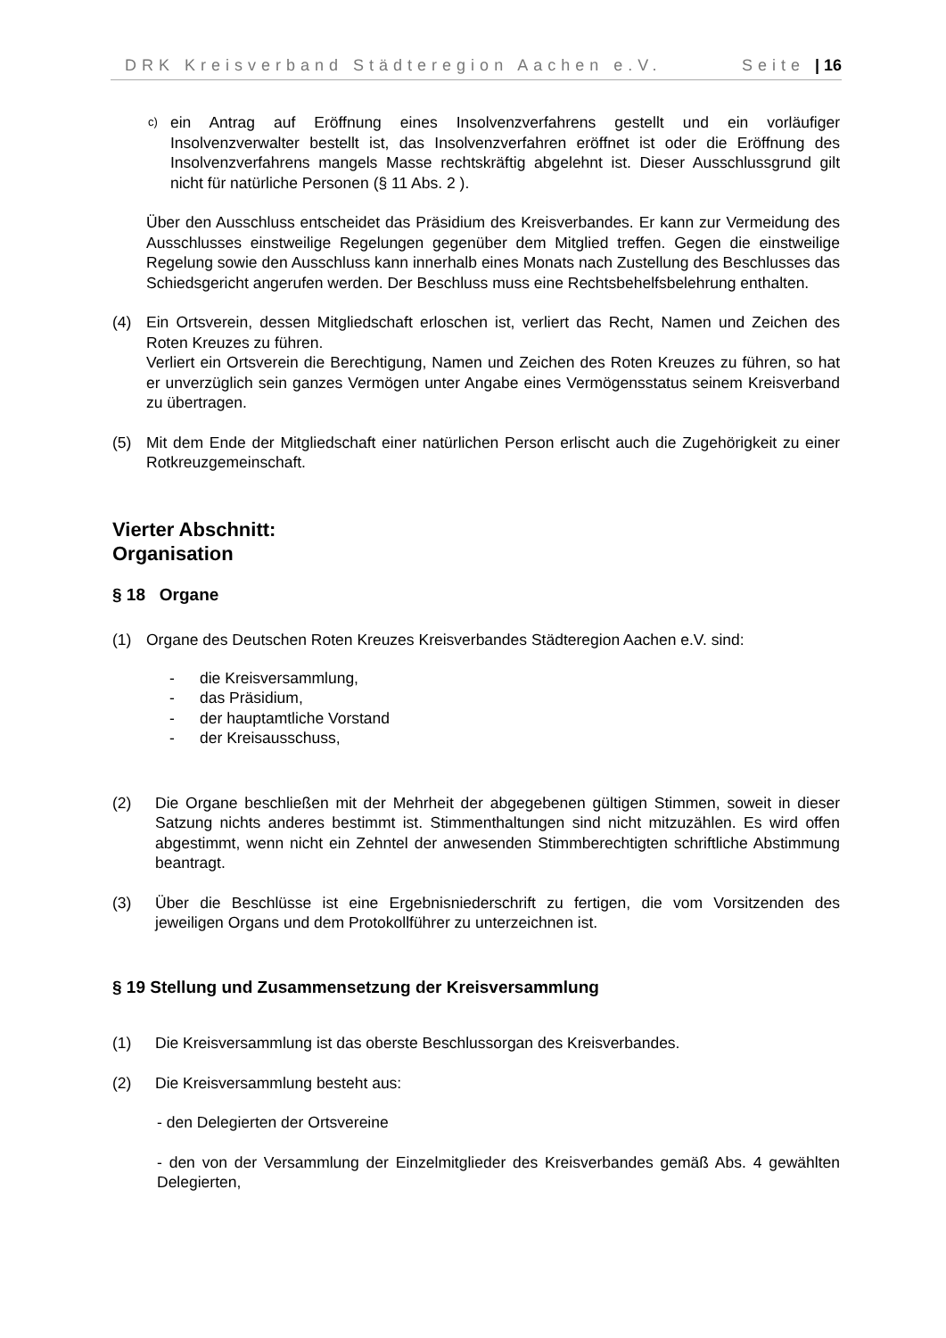DRK Kreisverband Städteregion Aachen e.V. Seite | 16
c)
ein Antrag auf Eröffnung eines Insolvenzverfahrens gestellt und ein vorläufiger Insolvenzverwalter bestellt ist, das Insolvenzverfahren eröffnet ist oder die Eröffnung des Insolvenzverfahrens mangels Masse rechtskräftig abgelehnt ist. Dieser Ausschlussgrund gilt nicht für natürliche Personen (§ 11 Abs. 2 ).
Über den Ausschluss entscheidet das Präsidium des Kreisverbandes. Er kann zur Vermeidung des Ausschlusses einstweilige Regelungen gegenüber dem Mitglied treffen. Gegen die einstweilige Regelung sowie den Ausschluss kann innerhalb eines Monats nach Zustellung des Beschlusses das Schiedsgericht angerufen werden. Der Beschluss muss eine Rechtsbehelfsbelehrung enthalten.
(4) Ein Ortsverein, dessen Mitgliedschaft erloschen ist, verliert das Recht, Namen und Zeichen des Roten Kreuzes zu führen.
Verliert ein Ortsverein die Berechtigung, Namen und Zeichen des Roten Kreuzes zu führen, so hat er unverzüglich sein ganzes Vermögen unter Angabe eines Vermögensstatus seinem Kreisverband zu übertragen.
(5) Mit dem Ende der Mitgliedschaft einer natürlichen Person erlischt auch die Zugehörigkeit zu einer Rotkreuzgemeinschaft.
Vierter Abschnitt:
Organisation
§ 18 Organe
(1) Organe des Deutschen Roten Kreuzes Kreisverbandes Städteregion Aachen e.V. sind:
- die Kreisversammlung,
- das Präsidium,
- der hauptamtliche Vorstand
- der Kreisausschuss,
(2) Die Organe beschließen mit der Mehrheit der abgegebenen gültigen Stimmen, soweit in dieser Satzung nichts anderes bestimmt ist. Stimmenthaltungen sind nicht mitzuzählen. Es wird offen abgestimmt, wenn nicht ein Zehntel der anwesenden Stimmberechtigten schriftliche Abstimmung beantragt.
(3) Über die Beschlüsse ist eine Ergebnisniederschrift zu fertigen, die vom Vorsitzenden des jeweiligen Organs und dem Protokollführer zu unterzeichnen ist.
§ 19 Stellung und Zusammensetzung der Kreisversammlung
(1) Die Kreisversammlung ist das oberste Beschlussorgan des Kreisverbandes.
(2) Die Kreisversammlung besteht aus:
- den Delegierten der Ortsvereine
- den von der Versammlung der Einzelmitglieder des Kreisverbandes gemäß Abs. 4 gewählten Delegierten,